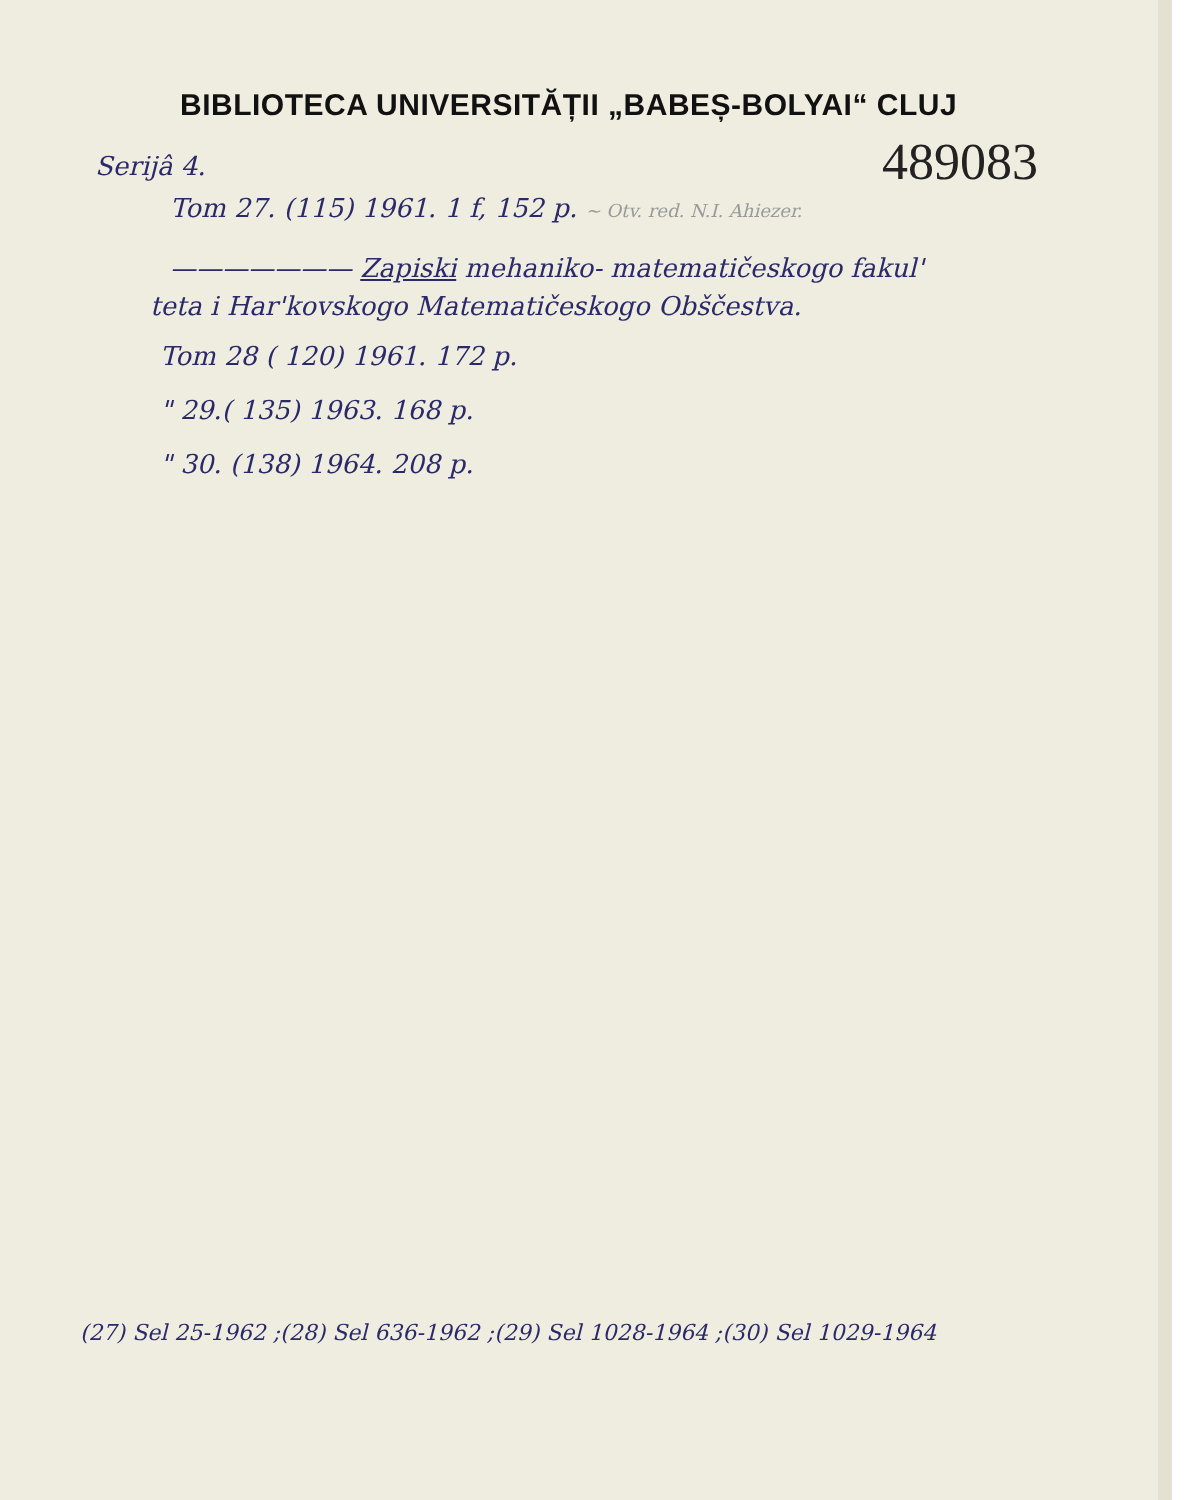BIBLIOTECA UNIVERSITĂȚII „BABEȘ-BOLYAI“ CLUJ
489083
Serijâ 4.
Tom 27. (115) 1961. 1 f, 152 p. ~ Otv. red. N.I. Ahiezer.
——————— Zapiski mehaniko- matematičeskogo fakul'
teta i Har'kovskogo Matematičeskogo Obščestva.
Tom 28 ( 120) 1961. 172 p.
" 29.( 135) 1963. 168 p.
" 30. (138) 1964. 208 p.
(27) Sel 25-1962 ;(28) Sel 636-1962 ;(29) Sel 1028-1964 ;(30) Sel 1029-1964